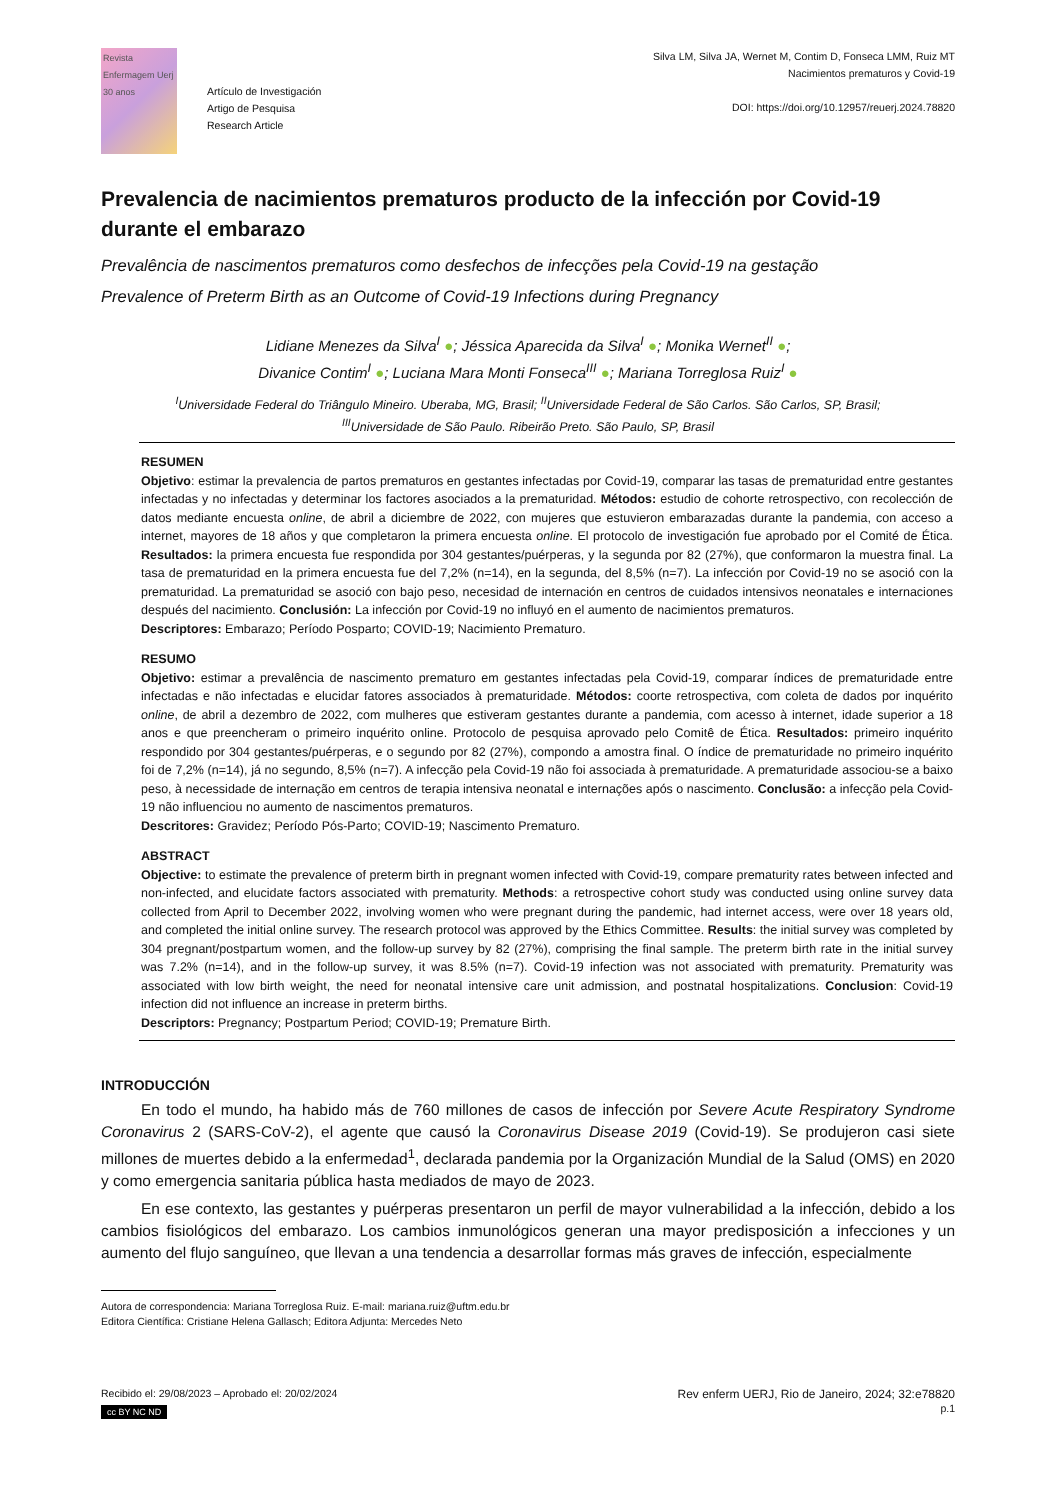Revista Enfermagem Uerj
30 anos
Artículo de Investigación
Artigo de Pesquisa
Research Article
Silva LM, Silva JA, Wernet M, Contim D, Fonseca LMM, Ruiz MT
Nacimientos prematuros y Covid-19
DOI: https://doi.org/10.12957/reuerj.2024.78820
Prevalencia de nacimientos prematuros producto de la infección por Covid-19 durante el embarazo
Prevalência de nascimentos prematuros como desfechos de infecções pela Covid-19 na gestação
Prevalence of Preterm Birth as an Outcome of Covid-19 Infections during Pregnancy
Lidiane Menezes da Silva<sup>I</sup> ●; Jéssica Aparecida da Silva<sup>I</sup> ●; Monika Wernet<sup>II</sup> ●;
Divanice Contim<sup>I</sup> ●; Luciana Mara Monti Fonseca<sup>III</sup> ●; Mariana Torreglosa Ruiz<sup>I</sup> ●
<sup>I</sup>Universidade Federal do Triângulo Mineiro. Uberaba, MG, Brasil; <sup>II</sup>Universidade Federal de São Carlos. São Carlos, SP, Brasil;
<sup>III</sup>Universidade de São Paulo. Ribeirão Preto. São Paulo, SP, Brasil
RESUMEN
Objetivo: estimar la prevalencia de partos prematuros en gestantes infectadas por Covid-19, comparar las tasas de prematuridad entre gestantes infectadas y no infectadas y determinar los factores asociados a la prematuridad. Métodos: estudio de cohorte retrospectivo, con recolección de datos mediante encuesta online, de abril a diciembre de 2022, con mujeres que estuvieron embarazadas durante la pandemia, con acceso a internet, mayores de 18 años y que completaron la primera encuesta online. El protocolo de investigación fue aprobado por el Comité de Ética. Resultados: la primera encuesta fue respondida por 304 gestantes/puérperas, y la segunda por 82 (27%), que conformaron la muestra final. La tasa de prematuridad en la primera encuesta fue del 7,2% (n=14), en la segunda, del 8,5% (n=7). La infección por Covid-19 no se asoció con la prematuridad. La prematuridad se asoció con bajo peso, necesidad de internación en centros de cuidados intensivos neonatales e internaciones después del nacimiento. Conclusión: La infección por Covid-19 no influyó en el aumento de nacimientos prematuros.
Descriptores: Embarazo; Período Posparto; COVID-19; Nacimiento Prematuro.
RESUMO
Objetivo: estimar a prevalência de nascimento prematuro em gestantes infectadas pela Covid-19, comparar índices de prematuridade entre infectadas e não infectadas e elucidar fatores associados à prematuridade. Métodos: coorte retrospectiva, com coleta de dados por inquérito online, de abril a dezembro de 2022, com mulheres que estiveram gestantes durante a pandemia, com acesso à internet, idade superior a 18 anos e que preencheram o primeiro inquérito online. Protocolo de pesquisa aprovado pelo Comitê de Ética. Resultados: primeiro inquérito respondido por 304 gestantes/puérperas, e o segundo por 82 (27%), compondo a amostra final. O índice de prematuridade no primeiro inquérito foi de 7,2% (n=14), já no segundo, 8,5% (n=7). A infecção pela Covid-19 não foi associada à prematuridade. A prematuridade associou-se a baixo peso, à necessidade de internação em centros de terapia intensiva neonatal e internações após o nascimento. Conclusão: a infecção pela Covid-19 não influenciou no aumento de nascimentos prematuros.
Descritores: Gravidez; Período Pós-Parto; COVID-19; Nascimento Prematuro.
ABSTRACT
Objective: to estimate the prevalence of preterm birth in pregnant women infected with Covid-19, compare prematurity rates between infected and non-infected, and elucidate factors associated with prematurity. Methods: a retrospective cohort study was conducted using online survey data collected from April to December 2022, involving women who were pregnant during the pandemic, had internet access, were over 18 years old, and completed the initial online survey. The research protocol was approved by the Ethics Committee. Results: the initial survey was completed by 304 pregnant/postpartum women, and the follow-up survey by 82 (27%), comprising the final sample. The preterm birth rate in the initial survey was 7.2% (n=14), and in the follow-up survey, it was 8.5% (n=7). Covid-19 infection was not associated with prematurity. Prematurity was associated with low birth weight, the need for neonatal intensive care unit admission, and postnatal hospitalizations. Conclusion: Covid-19 infection did not influence an increase in preterm births.
Descriptors: Pregnancy; Postpartum Period; COVID-19; Premature Birth.
INTRODUCCIÓN
En todo el mundo, ha habido más de 760 millones de casos de infección por Severe Acute Respiratory Syndrome Coronavirus 2 (SARS-CoV-2), el agente que causó la Coronavirus Disease 2019 (Covid-19). Se produjeron casi siete millones de muertes debido a la enfermedad<sup>1</sup>, declarada pandemia por la Organización Mundial de la Salud (OMS) en 2020 y como emergencia sanitaria pública hasta mediados de mayo de 2023.
En ese contexto, las gestantes y puérperas presentaron un perfil de mayor vulnerabilidad a la infección, debido a los cambios fisiológicos del embarazo. Los cambios inmunológicos generan una mayor predisposición a infecciones y un aumento del flujo sanguíneo, que llevan a una tendencia a desarrollar formas más graves de infección, especialmente
Autora de correspondencia: Mariana Torreglosa Ruiz. E-mail: mariana.ruiz@uftm.edu.br
Editora Científica: Cristiane Helena Gallasch; Editora Adjunta: Mercedes Neto
Recibido el: 29/08/2023 – Aprobado el: 20/02/2024
cc BY NC ND
Rev enferm UERJ, Rio de Janeiro, 2024; 32:e78820
p.1